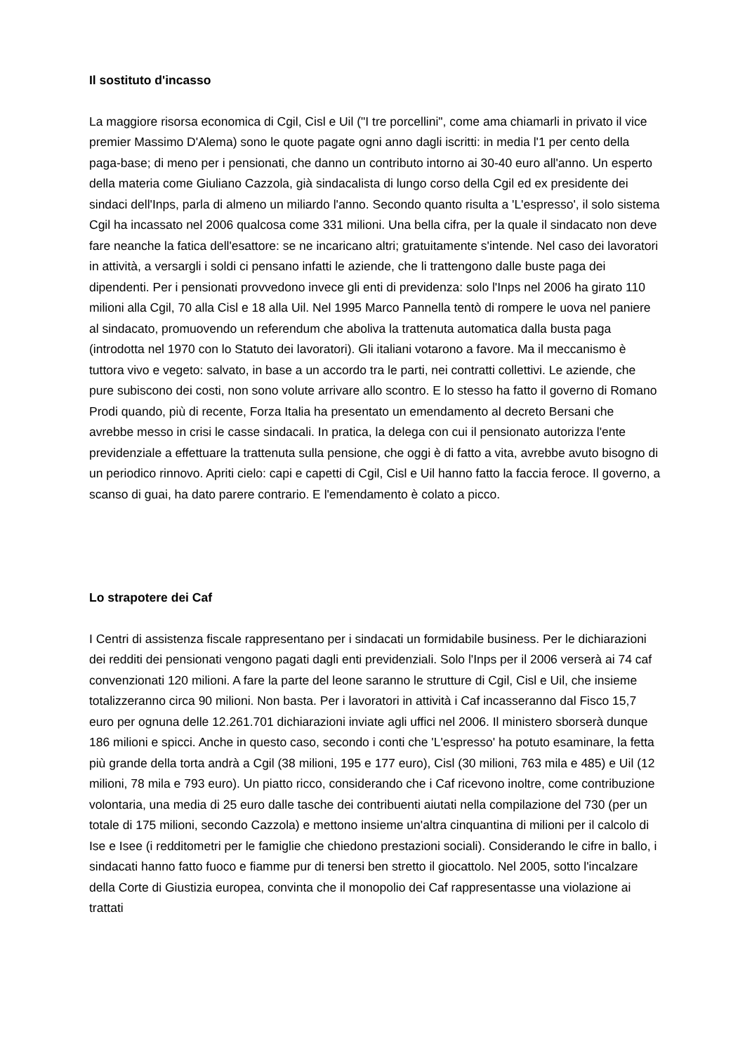Il sostituto d'incasso
La maggiore risorsa economica di Cgil, Cisl e Uil ("I tre porcellini", come ama chiamarli in privato il vice premier Massimo D'Alema) sono le quote pagate ogni anno dagli iscritti: in media l'1 per cento della paga-base; di meno per i pensionati, che danno un contributo intorno ai 30-40 euro all'anno. Un esperto della materia come Giuliano Cazzola, già sindacalista di lungo corso della Cgil ed ex presidente dei sindaci dell'Inps, parla di almeno un miliardo l'anno. Secondo quanto risulta a 'L'espresso', il solo sistema Cgil ha incassato nel 2006 qualcosa come 331 milioni. Una bella cifra, per la quale il sindacato non deve fare neanche la fatica dell'esattore: se ne incaricano altri; gratuitamente s'intende. Nel caso dei lavoratori in attività, a versargli i soldi ci pensano infatti le aziende, che li trattengono dalle buste paga dei dipendenti. Per i pensionati provvedono invece gli enti di previdenza: solo l'Inps nel 2006 ha girato 110 milioni alla Cgil, 70 alla Cisl e 18 alla Uil. Nel 1995 Marco Pannella tentò di rompere le uova nel paniere al sindacato, promuovendo un referendum che aboliva la trattenuta automatica dalla busta paga (introdotta nel 1970 con lo Statuto dei lavoratori). Gli italiani votarono a favore. Ma il meccanismo è tuttora vivo e vegeto: salvato, in base a un accordo tra le parti, nei contratti collettivi. Le aziende, che pure subiscono dei costi, non sono volute arrivare allo scontro. E lo stesso ha fatto il governo di Romano Prodi quando, più di recente, Forza Italia ha presentato un emendamento al decreto Bersani che avrebbe messo in crisi le casse sindacali. In pratica, la delega con cui il pensionato autorizza l'ente previdenziale a effettuare la trattenuta sulla pensione, che oggi è di fatto a vita, avrebbe avuto bisogno di un periodico rinnovo. Apriti cielo: capi e capetti di Cgil, Cisl e Uil hanno fatto la faccia feroce. Il governo, a scanso di guai, ha dato parere contrario. E l'emendamento è colato a picco.
Lo strapotere dei Caf
I Centri di assistenza fiscale rappresentano per i sindacati un formidabile business. Per le dichiarazioni dei redditi dei pensionati vengono pagati dagli enti previdenziali. Solo l'Inps per il 2006 verserà ai 74 caf convenzionati 120 milioni. A fare la parte del leone saranno le strutture di Cgil, Cisl e Uil, che insieme totalizzeranno circa 90 milioni. Non basta. Per i lavoratori in attività i Caf incasseranno dal Fisco 15,7 euro per ognuna delle 12.261.701 dichiarazioni inviate agli uffici nel 2006. Il ministero sborserà dunque 186 milioni e spicci. Anche in questo caso, secondo i conti che 'L'espresso' ha potuto esaminare, la fetta più grande della torta andrà a Cgil (38 milioni, 195 e 177 euro), Cisl (30 milioni, 763 mila e 485) e Uil (12 milioni, 78 mila e 793 euro). Un piatto ricco, considerando che i Caf ricevono inoltre, come contribuzione volontaria, una media di 25 euro dalle tasche dei contribuenti aiutati nella compilazione del 730 (per un totale di 175 milioni, secondo Cazzola) e mettono insieme un'altra cinquantina di milioni per il calcolo di Ise e Isee (i redditometri per le famiglie che chiedono prestazioni sociali). Considerando le cifre in ballo, i sindacati hanno fatto fuoco e fiamme pur di tenersi ben stretto il giocattolo. Nel 2005, sotto l'incalzare della Corte di Giustizia europea, convinta che il monopolio dei Caf rappresentasse una violazione ai trattati